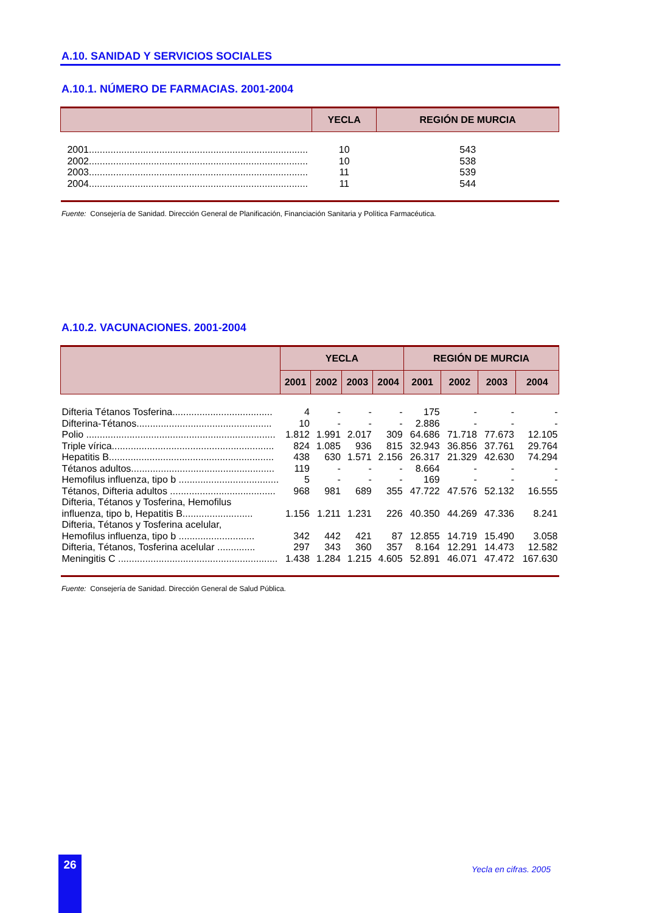A.10. SANIDAD Y SERVICIOS SOCIALES
A.10.1. NÚMERO DE FARMACIAS. 2001-2004
| | YECLA | REGIÓN DE MURCIA |
| --- | --- | --- |
| 2001................................................................................. | 10 | 543 |
| 2002................................................................................. | 10 | 538 |
| 2003................................................................................. | 11 | 539 |
| 2004................................................................................. | 11 | 544 |
Fuente: Consejería de Sanidad. Dirección General de Planificación, Financiación Sanitaria y Política Farmacéutica.
A.10.2. VACUNACIONES. 2001-2004
| | YECLA | | | | REGIÓN DE MURCIA | | | |
| --- | --- | --- | --- | --- | --- | --- | --- | --- |
| | 2001 | 2002 | 2003 | 2004 | 2001 | 2002 | 2003 | 2004 |
| Difteria Tétanos Tosferina..................................... | 4 | - | - | - | 175 | - | - | - |
| Difterina-Tétanos.................................................. | 10 | - | - | - | 2.886 | - | - | - |
| Polio ...................................................................... | 1.812 | 1.991 | 2.017 | 309 | 64.686 | 71.718 | 77.673 | 12.105 |
| Triple vírica............................................................ | 824 | 1.085 | 936 | 815 | 32.943 | 36.856 | 37.761 | 29.764 |
| Hepatitis B............................................................. | 438 | 630 | 1.571 | 2.156 | 26.317 | 21.329 | 42.630 | 74.294 |
| Tétanos adultos..................................................... | 119 | - | - | - | 8.664 | - | - | - |
| Hemofilus influenza, tipo b ..................................... | 5 | - | - | - | 169 | - | - | - |
| Tétanos, Difteria adultos ....................................... | 968 | 981 | 689 | 355 | 47.722 | 47.576 | 52.132 | 16.555 |
| Difteria, Tétanos y Tosferina, Hemofilus influenza, tipo b, Hepatitis B.......................... | 1.156 | 1.211 | 1.231 | 226 | 40.350 | 44.269 | 47.336 | 8.241 |
| Difteria, Tétanos y Tosferina acelular, Hemofilus influenza, tipo b ............................ | 342 | 442 | 421 | 87 | 12.855 | 14.719 | 15.490 | 3.058 |
| Difteria, Tétanos, Tosferina acelular .............. | 297 | 343 | 360 | 357 | 8.164 | 12.291 | 14.473 | 12.582 |
| Meningitis C ........................................................... | 1.438 | 1.284 | 1.215 | 4.605 | 52.891 | 46.071 | 47.472 | 167.630 |
Fuente: Consejería de Sanidad. Dirección General de Salud Pública.
26
Yecla en cifras. 2005